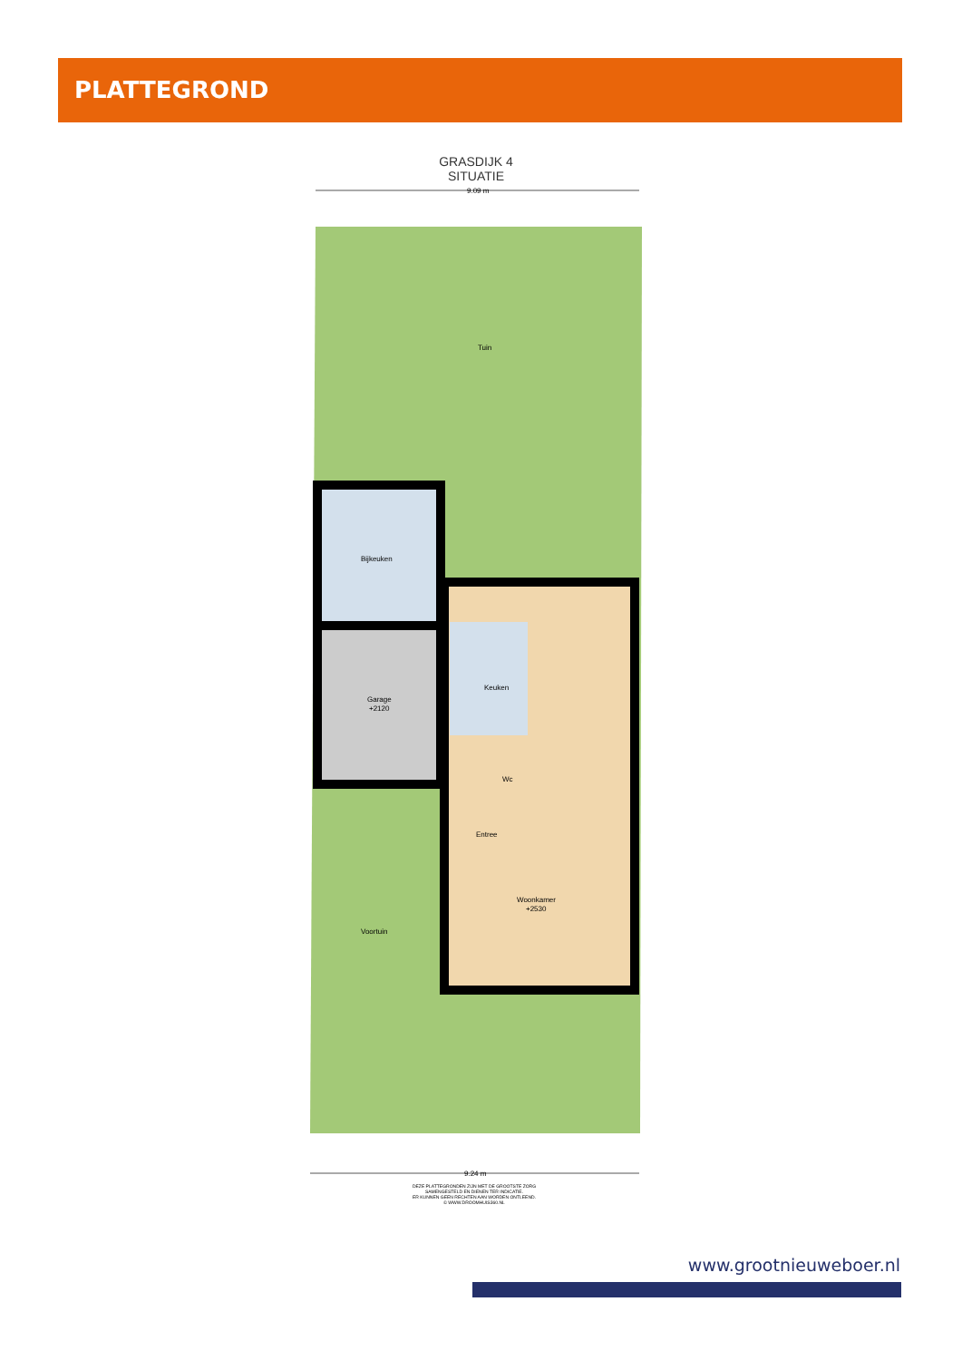PLATTEGROND
GRASDIJK 4
SITUATIE
9.09 m
Tuin
Bijkeuken
Garage
+2120
Keuken
Entree
Woonkamer
+2530
Wc
Voortuin
9.24 m
DEZE PLATTEGRONDEN ZIJN MET DE GROOTSTE ZORG
SAMENGESTELD EN DIENEN TER INDICATIE.
ER KUNNEN GEEN RECHTEN AAN WORDEN ONTLEEND.
© WWW.DROOMHUIS360.NL
www.grootnieuweboer.nl